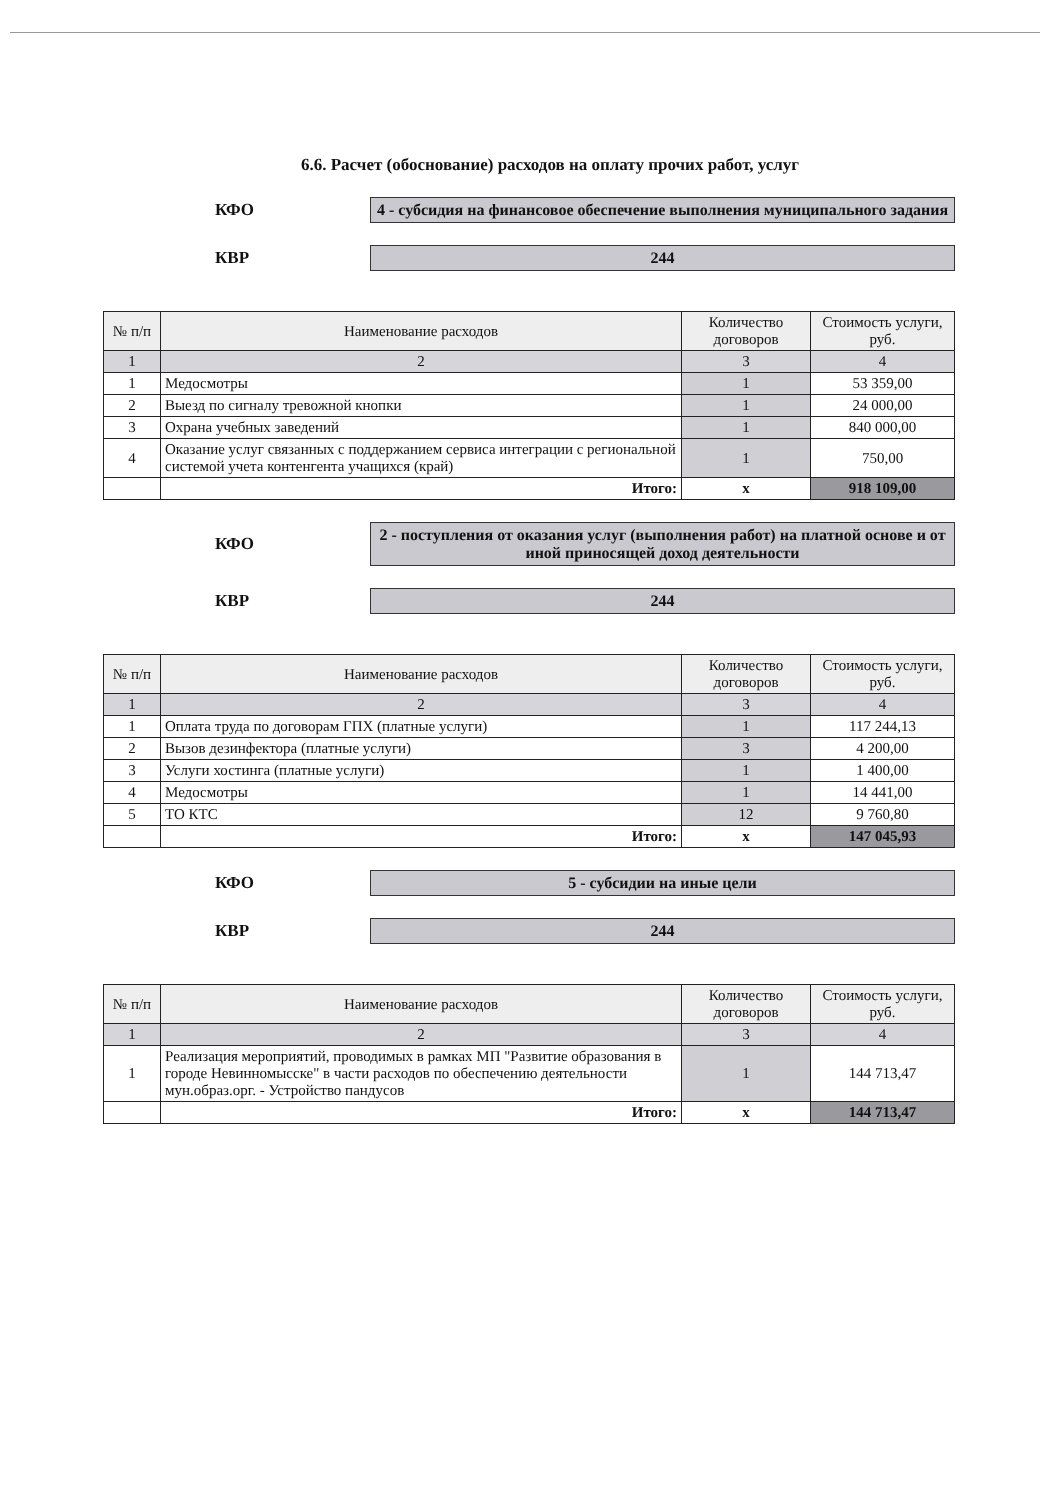6.6. Расчет (обоснование) расходов на оплату прочих работ, услуг
КФО
4 - субсидия на финансовое обеспечение выполнения муниципального задания
КВР
244
| № п/п | Наименование расходов | Количество договоров | Стоимость услуги, руб. |
| --- | --- | --- | --- |
| 1 | 2 | 3 | 4 |
| 1 | Медосмотры | 1 | 53 359,00 |
| 2 | Выезд по сигналу тревожной кнопки | 1 | 24 000,00 |
| 3 | Охрана учебных заведений | 1 | 840 000,00 |
| 4 | Оказание услуг связанных с поддержанием сервиса интеграции с региональной системой учета контенгента учащихся (край) | 1 | 750,00 |
| | Итого: | х | 918 109,00 |
КФО
2 - поступления от оказания услуг (выполнения работ) на платной основе и от иной приносящей доход деятельности
КВР
244
| № п/п | Наименование расходов | Количество договоров | Стоимость услуги, руб. |
| --- | --- | --- | --- |
| 1 | 2 | 3 | 4 |
| 1 | Оплата труда по договорам ГПХ (платные услуги) | 1 | 117 244,13 |
| 2 | Вызов дезинфектора (платные услуги) | 3 | 4 200,00 |
| 3 | Услуги хостинга (платные услуги) | 1 | 1 400,00 |
| 4 | Медосмотры | 1 | 14 441,00 |
| 5 | ТО КТС | 12 | 9 760,80 |
| | Итого: | х | 147 045,93 |
КФО
5 - субсидии на иные цели
КВР
244
| № п/п | Наименование расходов | Количество договоров | Стоимость услуги, руб. |
| --- | --- | --- | --- |
| 1 | 2 | 3 | 4 |
| 1 | Реализация мероприятий, проводимых в рамках МП "Развитие образования в городе Невинномысске" в части расходов по обеспечению деятельности мун.образ.орг. - Устройство пандусов | 1 | 144 713,47 |
| | Итого: | х | 144 713,47 |